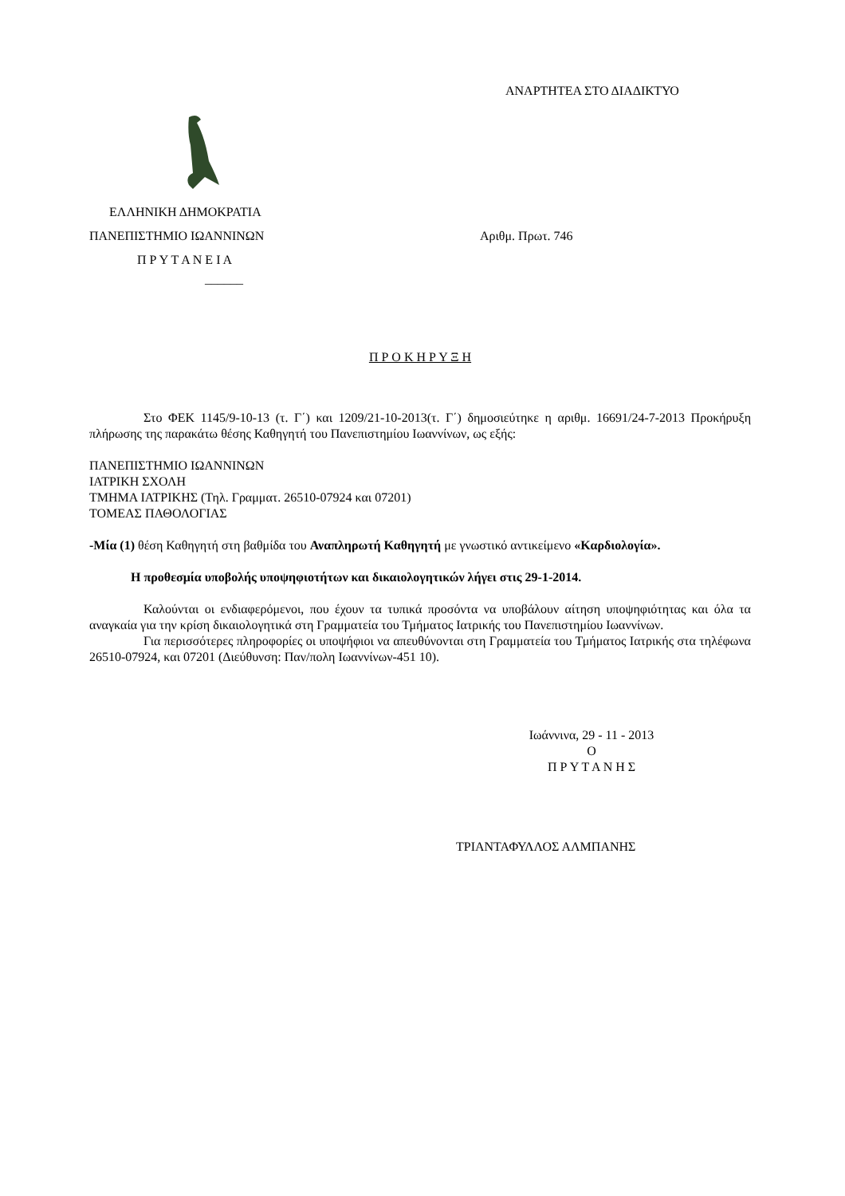ΑΝΑΡΤΗΤΕΑ ΣΤΟ ΔΙΑΔΙΚΤΥΟ
ΕΛΛΗΝΙΚΗ ΔΗΜΟΚΡΑΤΙΑ
ΠΑΝΕΠΙΣΤΗΜΙΟ ΙΩΑΝΝΙΝΩΝ
Π Ρ Υ Τ Α Ν Ε Ι Α
______
Αριθμ. Πρωτ. 746
Π Ρ Ο Κ Η Ρ Υ Ξ Η
Στο ΦΕΚ 1145/9-10-13 (τ. Γ΄) και 1209/21-10-2013(τ. Γ΄) δημοσιεύτηκε η αριθμ. 16691/24-7-2013 Προκήρυξη πλήρωσης της παρακάτω θέσης Καθηγητή του Πανεπιστημίου Ιωαννίνων, ως εξής:
ΠΑΝΕΠΙΣΤΗΜΙΟ ΙΩΑΝΝΙΝΩΝ
ΙΑΤΡΙΚΗ ΣΧΟΛΗ
ΤΜΗΜΑ ΙΑΤΡΙΚΗΣ (Τηλ. Γραμματ. 26510-07924 και 07201)
ΤΟΜΕΑΣ ΠΑΘΟΛΟΓΙΑΣ
-Μία (1) θέση Καθηγητή στη βαθμίδα του Αναπληρωτή Καθηγητή με γνωστικό αντικείμενο «Καρδιολογία».
Η προθεσμία υποβολής υποψηφιοτήτων και δικαιολογητικών λήγει στις 29-1-2014.
Καλούνται οι ενδιαφερόμενοι, που έχουν τα τυπικά προσόντα να υποβάλουν αίτηση υποψηφιότητας και όλα τα αναγκαία για την κρίση δικαιολογητικά στη Γραμματεία του Τμήματος Ιατρικής του Πανεπιστημίου Ιωαννίνων.
Για περισσότερες πληροφορίες οι υποψήφιοι να απευθύνονται στη Γραμματεία του Τμήματος Ιατρικής στα τηλέφωνα 26510-07924, και 07201 (Διεύθυνση: Παν/πολη Ιωαννίνων-451 10).
Ιωάννινα, 29 - 11 - 2013
Ο
Π Ρ Υ Τ Α Ν Η Σ
ΤΡΙΑΝΤΑΦΥΛΛΟΣ ΑΛΜΠΑΝΗΣ